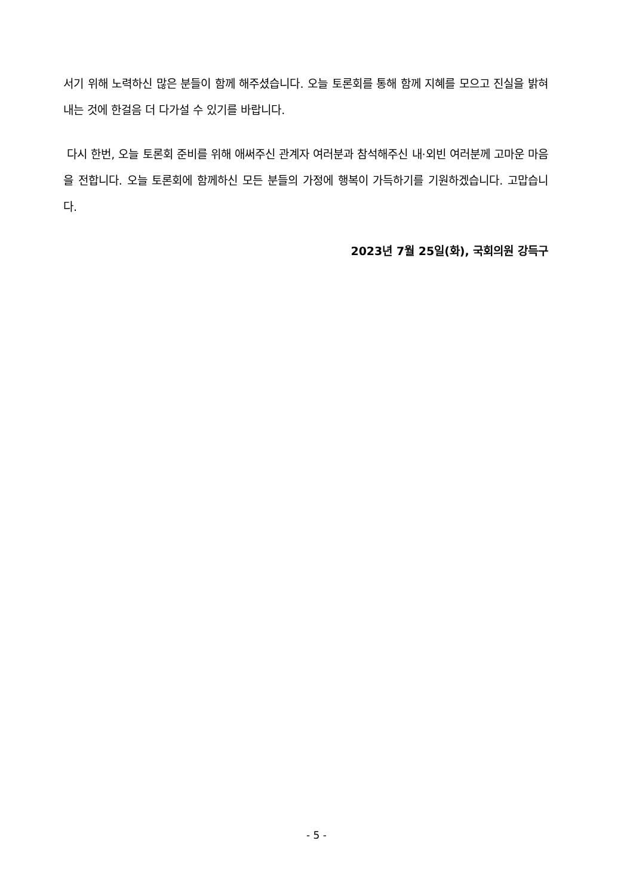서기 위해 노력하신 많은 분들이 함께 해주셨습니다. 오늘 토론회를 통해 함께 지혜를 모으고 진실을 밝혀내는 것에 한걸음 더 다가설 수 있기를 바랍니다.
다시 한번, 오늘 토론회 준비를 위해 애써주신 관계자 여러분과 참석해주신 내·외빈 여러분께 고마운 마음을 전합니다. 오늘 토론회에 함께하신 모든 분들의 가정에 행복이 가득하기를 기원하겠습니다. 고맙습니다.
2023년 7월 25일(화), 국회의원 강득구
- 5 -